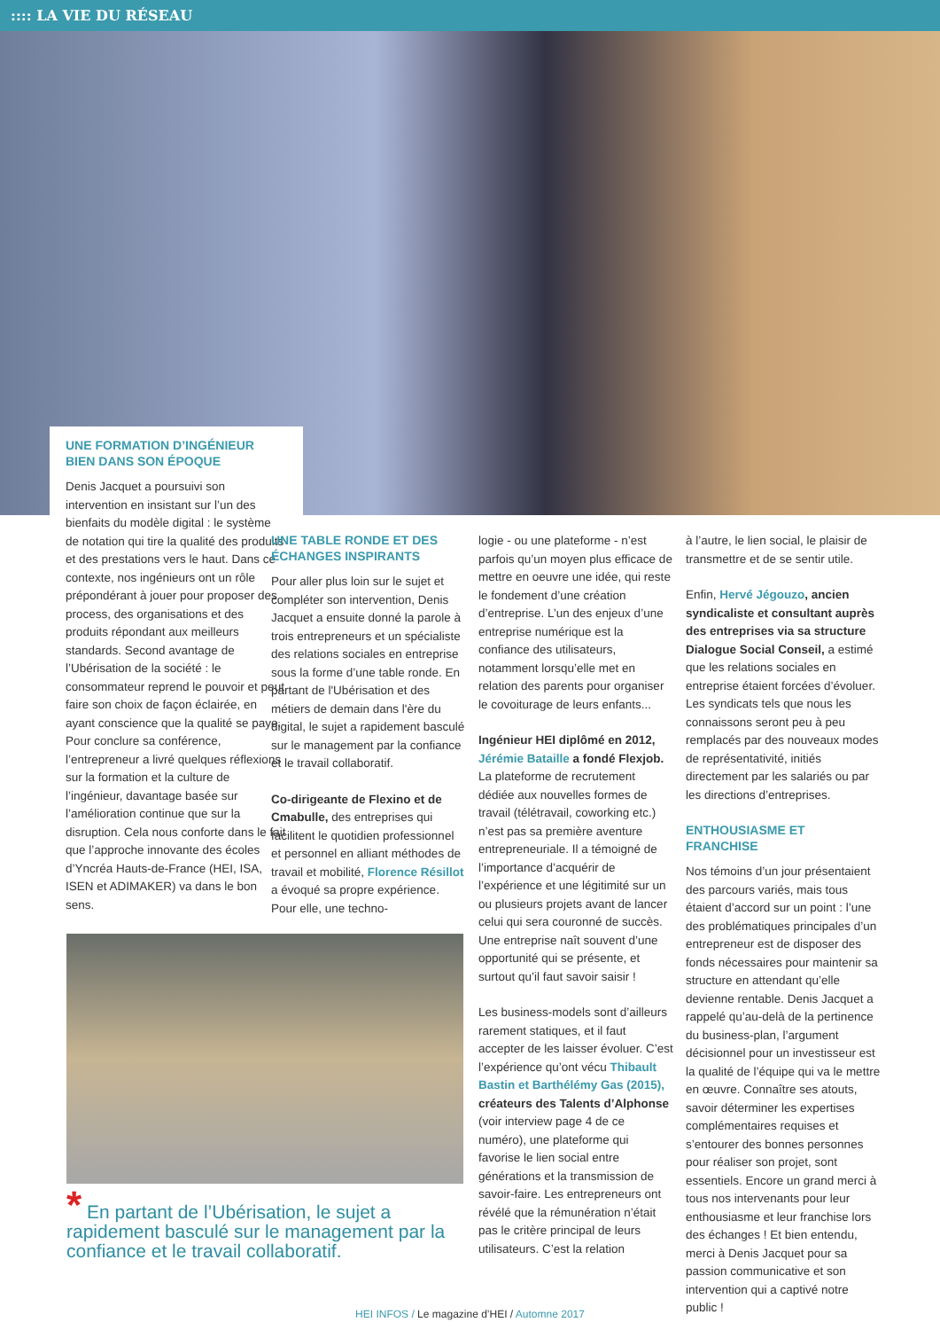:::: LA VIE DU RÉSEAU
UNE FORMATION D’INGÉNIEUR BIEN DANS SON ÉPOQUE
Denis Jacquet a poursuivi son intervention en insistant sur l’un des bienfaits du modèle digital : le système de notation qui tire la qualité des produits et des prestations vers le haut. Dans ce contexte, nos ingénieurs ont un rôle prépondérant à jouer pour proposer des process, des organisations et des produits répondant aux meilleurs standards. Second avantage de l’Ubérisation de la société : le consommateur reprend le pouvoir et peut faire son choix de façon éclairée, en ayant conscience que la qualité se paye. Pour conclure sa conférence, l’entrepreneur a livré quelques réflexions sur la formation et la culture de l’ingénieur, davantage basée sur l’amélioration continue que sur la disruption. Cela nous conforte dans le fait que l’approche innovante des écoles d’Yncréa Hauts-de-France (HEI, ISA, ISEN et ADIMAKER) va dans le bon sens.
UNE TABLE RONDE ET DES ÉCHANGES INSPIRANTS
Pour aller plus loin sur le sujet et compléter son intervention, Denis Jacquet a ensuite donné la parole à trois entrepreneurs et un spécialiste des relations sociales en entreprise sous la forme d’une table ronde. En partant de l'Ubérisation et des métiers de demain dans l'ère du digital, le sujet a rapidement basculé sur le management par la confiance et le travail collaboratif.
Co-dirigeante de Flexino et de Cmabulle, des entreprises qui facilitent le quotidien professionnel et personnel en alliant méthodes de travail et mobilité, Florence Résillot a évoqué sa propre expérience. Pour elle, une techno-
logie - ou une plateforme - n’est parfois qu’un moyen plus efficace de mettre en oeuvre une idée, qui reste le fondement d’une création d’entreprise. L’un des enjeux d’une entreprise numérique est la confiance des utilisateurs, notamment lorsqu’elle met en relation des parents pour organiser le covoiturage de leurs enfants...
Ingénieur HEI diplômé en 2012, Jérémie Bataille a fondé Flexjob. La plateforme de recrutement dédiée aux nouvelles formes de travail (télétravail, coworking etc.) n’est pas sa première aventure entrepreneuriale. Il a témoigné de l’importance d’acquérir de l’expérience et une légitimité sur un ou plusieurs projets avant de lancer celui qui sera couronné de succès. Une entreprise naît souvent d’une opportunité qui se présente, et surtout qu’il faut savoir saisir !
Les business-models sont d’ailleurs rarement statiques, et il faut accepter de les laisser évoluer. C’est l’expérience qu’ont vécu Thibault Bastin et Barthélémy Gas (2015), créateurs des Talents d’Alphonse (voir interview page 4 de ce numéro), une plateforme qui favorise le lien social entre générations et la transmission de savoir-faire. Les entrepreneurs ont révélé que la rémunération n’était pas le critère principal de leurs utilisateurs. C’est la relation
à l’autre, le lien social, le plaisir de transmettre et de se sentir utile.
Enfin, Hervé Jégouzo, ancien syndicaliste et consultant auprès des entreprises via sa structure Dialogue Social Conseil, a estimé que les relations sociales en entreprise étaient forcées d’évoluer. Les syndicats tels que nous les connaissons seront peu à peu remplacés par des nouveaux modes de représentativité, initiés directement par les salariés ou par les directions d’entreprises.
ENTHOUSIASME ET FRANCHISE
Nos témoins d’un jour présentaient des parcours variés, mais tous étaient d’accord sur un point : l’une des problématiques principales d’un entrepreneur est de disposer des fonds nécessaires pour maintenir sa structure en attendant qu’elle devienne rentable. Denis Jacquet a rappelé qu’au-delà de la pertinence du business-plan, l’argument décisionnel pour un investisseur est la qualité de l’équipe qui va le mettre en œuvre. Connaître ses atouts, savoir déterminer les expertises complémentaires requises et s’entourer des bonnes personnes pour réaliser son projet, sont essentiels. Encore un grand merci à tous nos intervenants pour leur enthousiasme et leur franchise lors des échanges ! Et bien entendu, merci à Denis Jacquet pour sa passion communicative et son intervention qui a captivé notre public !
* En partant de l’Ubérisation, le sujet a rapidement basculé sur le management par la confiance et le travail collaboratif.
HEI INFOS / Le magazine d’HEI / Automne 2017